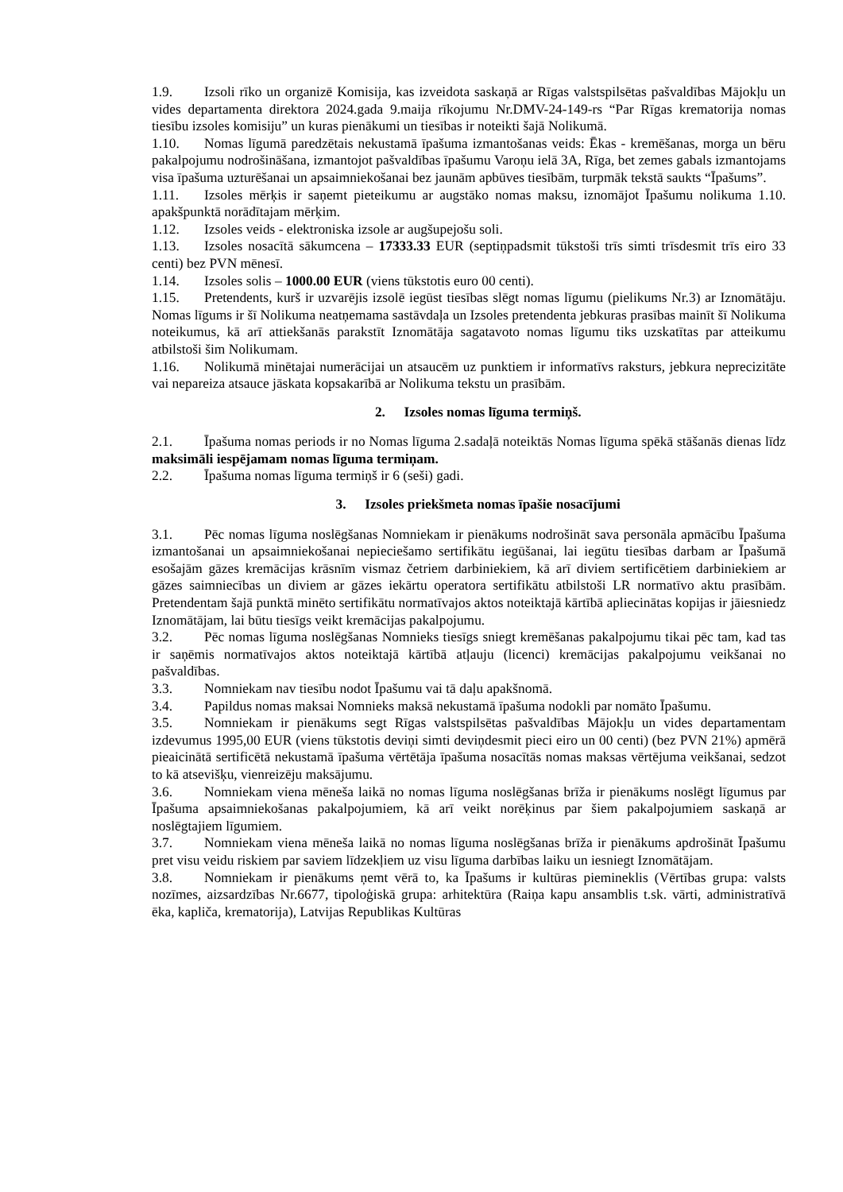1.9. Izsoli rīko un organizē Komisija, kas izveidota saskaņā ar Rīgas valstspilsētas pašvaldības Mājokļu un vides departamenta direktora 2024.gada 9.maija rīkojumu Nr.DMV-24-149-rs “Par Rīgas krematorija nomas tiesību izsoles komisiju” un kuras pienākumi un tiesības ir noteikti šajā Nolikumā.
1.10. Nomas līgumā paredzētais nekustamā īpašuma izmantošanas veids: Ēkas - kremēšanas, morga un bēru pakalpojumu nodrošināšana, izmantojot pašvaldības īpašumu Varoņu ielā 3A, Rīga, bet zemes gabals izmantojams visa īpašuma uzturēšanai un apsaimniekošanai bez jaunām apbūves tiesībām, turpmāk tekstā saukts “Īpašums”.
1.11. Izsoles mērķis ir saņemt pieteikumu ar augstāko nomas maksu, iznomājot Īpašumu nolikuma 1.10. apakšpunktā norādītajam mērķim.
1.12. Izsoles veids - elektroniska izsole ar augšupejošu soli.
1.13. Izsoles nosacītā sākumcena – 17333.33 EUR (septiņpadsmit tūkstoši trīs simti trīsdesmit trīs eiro 33 centi) bez PVN mēnesī.
1.14. Izsoles solis – 1000.00 EUR (viens tūkstotis euro 00 centi).
1.15. Pretendents, kurš ir uzvarējis izsolē iegūst tiesības slēgt nomas līgumu (pielikums Nr.3) ar Iznomātāju. Nomas līgums ir šī Nolikuma neatņemama sastāvdaļa un Izsoles pretendenta jebkuras prasības mainīt šī Nolikuma noteikumus, kā arī attiekšanās parakstīt Iznomātāja sagatavoto nomas līgumu tiks uzskatītas par atteikumu atbilstoši šim Nolikumam.
1.16. Nolikumā minētajai numerācijai un atsaucēm uz punktiem ir informatīvs raksturs, jebkura neprecizitāte vai nepareiza atsauce jāskata kopsakarībā ar Nolikuma tekstu un prasībām.
2. Izsoles nomas līguma termiņš.
2.1. Īpašuma nomas periods ir no Nomas līguma 2.sadaļā noteiktās Nomas līguma spēkā stāšanās dienas līdz maksimāli iespējamam nomas līguma termiņam.
2.2. Īpašuma nomas līguma termiņš ir 6 (seši) gadi.
3. Izsoles priekšmeta nomas īpašie nosacījumi
3.1. Pēc nomas līguma noslēgšanas Nomniekam ir pienākums nodrošināt sava personāla apmācību Īpašuma izmantošanai un apsaimniekošanai nepieciešamo sertifikātu iegūšanai, lai iegūtu tiesības darbam ar Īpašumā esošajām gāzes kremācijas krāsnīm vismaz četriem darbiniekiem, kā arī diviem sertificētiem darbiniekiem ar gāzes saimniecības un diviem ar gāzes iekārtu operatora sertifikātu atbilstoši LR normatīvo aktu prasībām. Pretendentam šajā punktā minēto sertifikātu normatīvajos aktos noteiktajā kārtībā apliecinātas kopijas ir jāiesniedz Iznomātājam, lai būtu tiesīgs veikt kremācijas pakalpojumu.
3.2. Pēc nomas līguma noslēgšanas Nomnieks tiesīgs sniegt kremēšanas pakalpojumu tikai pēc tam, kad tas ir saņēmis normatīvajos aktos noteiktajā kārtībā atļauju (licenci) kremācijas pakalpojumu veikšanai no pašvaldības.
3.3. Nomniekam nav tiesību nodot Īpašumu vai tā daļu apakšnomā.
3.4. Papildus nomas maksai Nomnieks maksā nekustamā īpašuma nodokli par nomāto Īpašumu.
3.5. Nomniekam ir pienākums segt Rīgas valstspilsētas pašvaldības Mājokļu un vides departamentam izdevumus 1995,00 EUR (viens tūkstotis deviņi simti deviņdesmit pieci eiro un 00 centi) (bez PVN 21%) apmērā pieaicinātā sertificētā nekustamā īpašuma vērtētāja īpašuma nosacītās nomas maksas vērtējuma veikšanai, sedzot to kā atsevišķu, vienreizēju maksājumu.
3.6. Nomniekam viena mēneša laikā no nomas līguma noslēgšanas brīža ir pienākums noslēgt līgumus par Īpašuma apsaimniekošanas pakalpojumiem, kā arī veikt norēķinus par šiem pakalpojumiem saskaņā ar noslēgtajiem līgumiem.
3.7. Nomniekam viena mēneša laikā no nomas līguma noslēgšanas brīža ir pienākums apdrošināt Īpašumu pret visu veidu riskiem par saviem līdzekļiem uz visu līguma darbības laiku un iesniegt Iznomātājam.
3.8. Nomniekam ir pienākums ņemt vērā to, ka Īpašums ir kultūras piemineklis (Vērtības grupa: valsts nozīmes, aizsardzības Nr.6677, tipoloģiskā grupa: arhitektūra (Raiņa kapu ansamblis t.sk. vārti, administratīvā ēka, kapliča, krematorija), Latvijas Republikas Kultūras